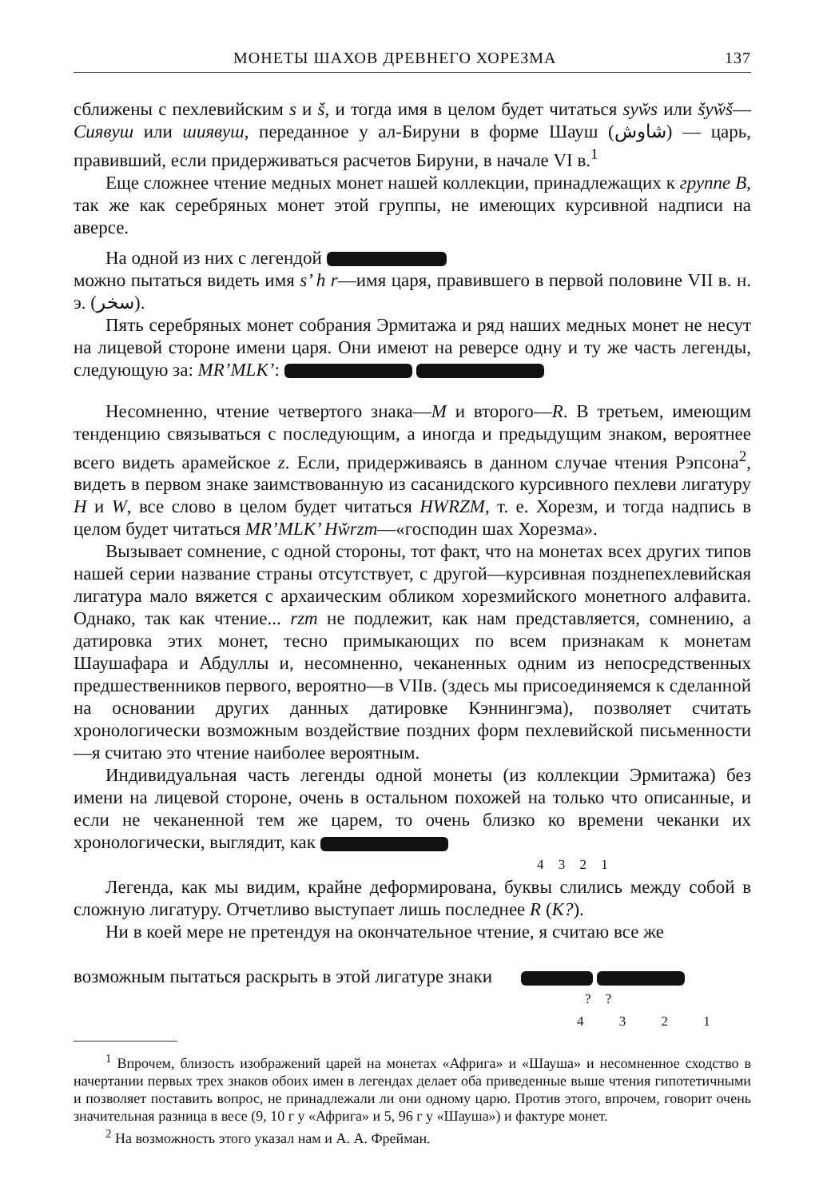МОНЕТЫ ШАХОВ ДРЕВНЕГО ХОРЕЗМА 137
сближены с пехлевийским s и š, и тогда имя в целом будет читаться syw̌s или šyw̌š—Сиявуш или шиявуш, переданное у ал-Бируни в форме Шауш (شاوش) — царь, правивший, если придерживаться расчетов Бируни, в начале VI в.<sup>1</sup>
Еще сложнее чтение медных монет нашей коллекции, принадлежащих к группе В, так же как серебряных монет этой группы, не имеющих курсивной надписи на аверсе.
На одной из них с легендой
можно пытаться видеть имя s’ h r—имя царя, правившего в первой половине VII в. н. э. (سخر).
Пять серебряных монет собрания Эрмитажа и ряд наших медных монет не несут на лицевой стороне имени царя. Они имеют на реверсе одну и ту же часть легенды, следующую за: MR’MLK’:
Несомненно, чтение четвертого знака—M и второго—R. В третьем, имеющим тенденцию связываться с последующим, а иногда и предыдущим знаком, вероятнее всего видеть арамейское z. Если, придерживаясь в данном случае чтения Рэпсона<sup>2</sup>, видеть в первом знаке заимствованную из сасанидского курсивного пехлеви лигатуру H и W, все слово в целом будет читаться HWRZM, т. е. Хорезм, и тогда надпись в целом будет читаться MR’MLK’ Hw̌rzm—«господин шах Хорезма».
Вызывает сомнение, с одной стороны, тот факт, что на монетах всех других типов нашей серии название страны отсутствует, с другой—курсивная позднепехлевийская лигатура мало вяжется с архаическим обликом хорезмийского монетного алфавита. Однако, так как чтение... rzm не подлежит, как нам представляется, сомнению, а датировка этих монет, тесно примыкающих по всем признакам к монетам Шаушафара и Абдуллы и, несомненно, чеканенных одним из непосредственных предшественников первого, вероятно—в VIIв. (здесь мы присоединяемся к сделанной на основании других данных датировке Кэннингэма), позволяет считать хронологически возможным воздействие поздних форм пехлевийской письменности—я считаю это чтение наиболее вероятным.
Индивидуальная часть легенды одной монеты (из коллекции Эрмитажа) без имени на лицевой стороне, очень в остальном похожей на только что описанные, и если не чеканенной тем же царем, то очень близко ко времени чеканки их хронологически, выглядит, как
4 3 2 1
Легенда, как мы видим, крайне деформирована, буквы слились между собой в сложную лигатуру. Отчетливо выступает лишь последнее R (K?).
Ни в коей мере не претендуя на окончательное чтение, я считаю все же
возможным пытаться раскрыть в этой лигатуре знаки
? ?
4 3 2 1
<sup>1</sup> Впрочем, близость изображений царей на монетах «Африга» и «Шауша» и несомненное сходство в начертании первых трех знаков обоих имен в легендах делает оба приведенные выше чтения гипотетичными и позволяет поставить вопрос, не принадлежали ли они одному царю. Против этого, впрочем, говорит очень значительная разница в весе (9, 10 г у «Африга» и 5, 96 г у «Шауша») и фактуре монет.
<sup>2</sup> На возможность этого указал нам и А. А. Фрейман.